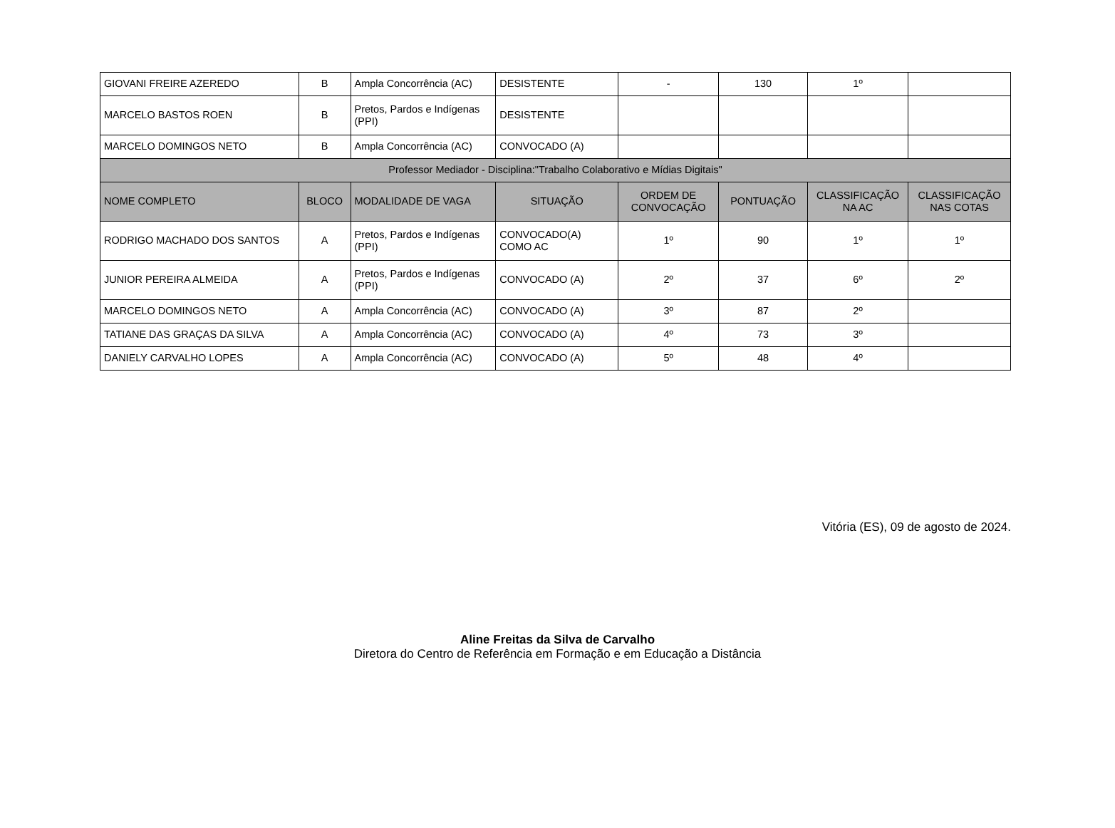| GIOVANI FREIRE AZEREDO | B | Ampla Concorrência (AC) | DESISTENTE | - | 130 | 1º | |
| MARCELO BASTOS ROEN | B | Pretos, Pardos e Indígenas (PPI) | DESISTENTE | | | | |
| MARCELO DOMINGOS NETO | B | Ampla Concorrência (AC) | CONVOCADO (A) | | | | |
| Professor Mediador - Disciplina:"Trabalho Colaborativo e Mídias Digitais" | | | | | | | |
| NOME COMPLETO | BLOCO | MODALIDADE DE VAGA | SITUAÇÃO | ORDEM DE CONVOCAÇÃO | PONTUAÇÃO | CLASSIFICAÇÃO NA AC | CLASSIFICAÇÃO NAS COTAS |
| RODRIGO MACHADO DOS SANTOS | A | Pretos, Pardos e Indígenas (PPI) | CONVOCADO(A) COMO AC | 1º | 90 | 1º | 1º |
| JUNIOR PEREIRA ALMEIDA | A | Pretos, Pardos e Indígenas (PPI) | CONVOCADO (A) | 2º | 37 | 6º | 2º |
| MARCELO DOMINGOS NETO | A | Ampla Concorrência (AC) | CONVOCADO (A) | 3º | 87 | 2º | |
| TATIANE DAS GRAÇAS DA SILVA | A | Ampla Concorrência (AC) | CONVOCADO (A) | 4º | 73 | 3º | |
| DANIELY CARVALHO LOPES | A | Ampla Concorrência (AC) | CONVOCADO (A) | 5º | 48 | 4º | |
Vitória (ES), 09 de agosto de 2024.
Aline Freitas da Silva de Carvalho
Diretora do Centro de Referência em Formação e em Educação a Distância